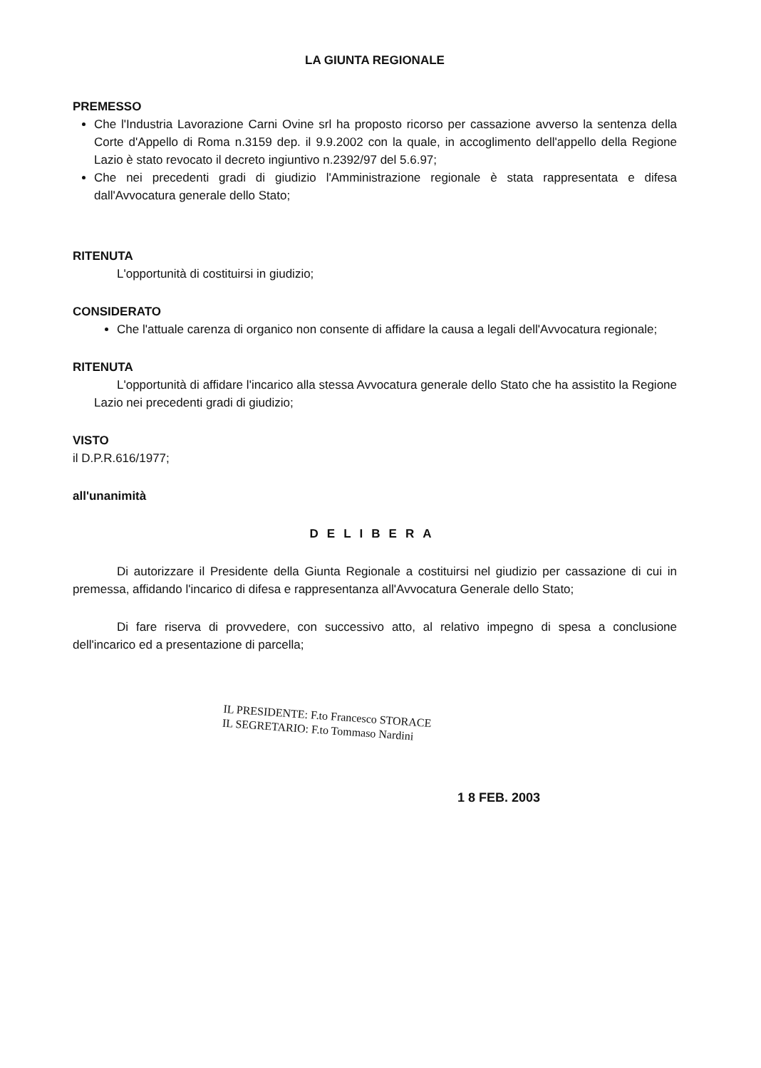LA GIUNTA REGIONALE
PREMESSO
Che l'Industria Lavorazione Carni Ovine srl ha proposto ricorso per cassazione avverso la sentenza della Corte d'Appello di Roma n.3159 dep. il 9.9.2002 con la quale, in accoglimento dell'appello della Regione Lazio è stato revocato il decreto ingiuntivo n.2392/97 del 5.6.97;
Che nei precedenti gradi di giudizio l'Amministrazione regionale è stata rappresentata e difesa dall'Avvocatura generale dello Stato;
RITENUTA
L'opportunità di costituirsi in giudizio;
CONSIDERATO
Che l'attuale carenza di organico non consente di affidare la causa a legali dell'Avvocatura regionale;
RITENUTA
L'opportunità di affidare l'incarico alla stessa Avvocatura generale dello Stato che ha assistito la Regione Lazio nei precedenti gradi di giudizio;
VISTO
il D.P.R.616/1977;
all'unanimità
DELIBERA
Di autorizzare il Presidente della Giunta Regionale a costituirsi nel giudizio per cassazione di cui in premessa, affidando l'incarico di difesa e rappresentanza all'Avvocatura Generale dello Stato;
Di fare riserva di provvedere, con successivo atto, al relativo impegno di spesa a conclusione dell'incarico ed a presentazione di parcella;
IL PRESIDENTE: F.to Francesco STORACE
IL SEGRETARIO: F.to Tommaso Nardini
1 8 FEB. 2003